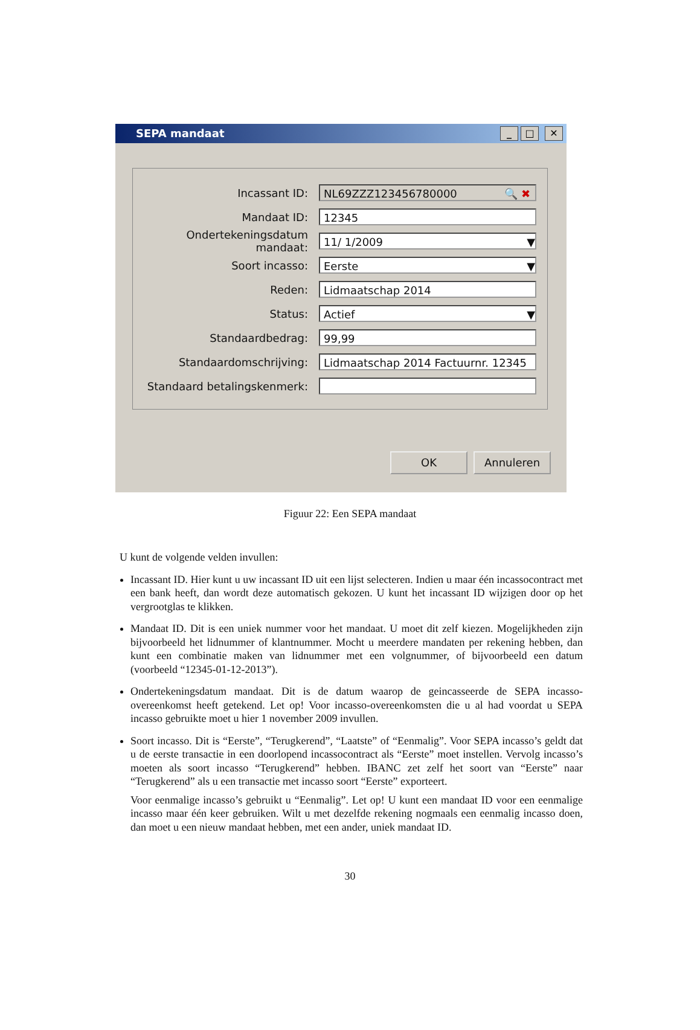SEPA mandaat _ □ ✕
Incassant ID:
NL69ZZZ123456780000 🔍 ✖
Mandaat ID:
12345
Ondertekeningsdatum mandaat:
11/ 1/2009 ▼
Soort incasso:
Eerste ▼
Reden:
Lidmaatschap 2014
Status:
Actief ▼
Standaardbedrag:
99,99
Standaardomschrijving:
Lidmaatschap 2014 Factuurnr. 12345
Standaard betalingskenmerk:
OK Annuleren
Figuur 22: Een SEPA mandaat
U kunt de volgende velden invullen:
Incassant ID. Hier kunt u uw incassant ID uit een lijst selecteren. Indien u maar één incassocontract met een bank heeft, dan wordt deze automatisch gekozen. U kunt het incassant ID wijzigen door op het vergrootglas te klikken.
Mandaat ID. Dit is een uniek nummer voor het mandaat. U moet dit zelf kiezen. Mogelijkheden zijn bijvoorbeeld het lidnummer of klantnummer. Mocht u meerdere mandaten per rekening hebben, dan kunt een combinatie maken van lidnummer met een volgnummer, of bijvoorbeeld een datum (voorbeeld “12345-01-12-2013”).
Ondertekeningsdatum mandaat. Dit is de datum waarop de geincasseerde de SEPA incasso-overeenkomst heeft getekend. Let op! Voor incasso-overeenkomsten die u al had voordat u SEPA incasso gebruikte moet u hier 1 november 2009 invullen.
Soort incasso. Dit is “Eerste”, “Terugkerend”, “Laatste” of “Eenmalig”. Voor SEPA incasso’s geldt dat u de eerste transactie in een doorlopend incassocontract als “Eerste” moet instellen. Vervolg incasso’s moeten als soort incasso “Terugkerend” hebben. IBANC zet zelf het soort van “Eerste” naar “Terugkerend” als u een transactie met incasso soort “Eerste” exporteert.
Voor eenmalige incasso’s gebruikt u “Eenmalig”. Let op! U kunt een mandaat ID voor een eenmalige incasso maar één keer gebruiken. Wilt u met dezelfde rekening nogmaals een eenmalig incasso doen, dan moet u een nieuw mandaat hebben, met een ander, uniek mandaat ID.
30